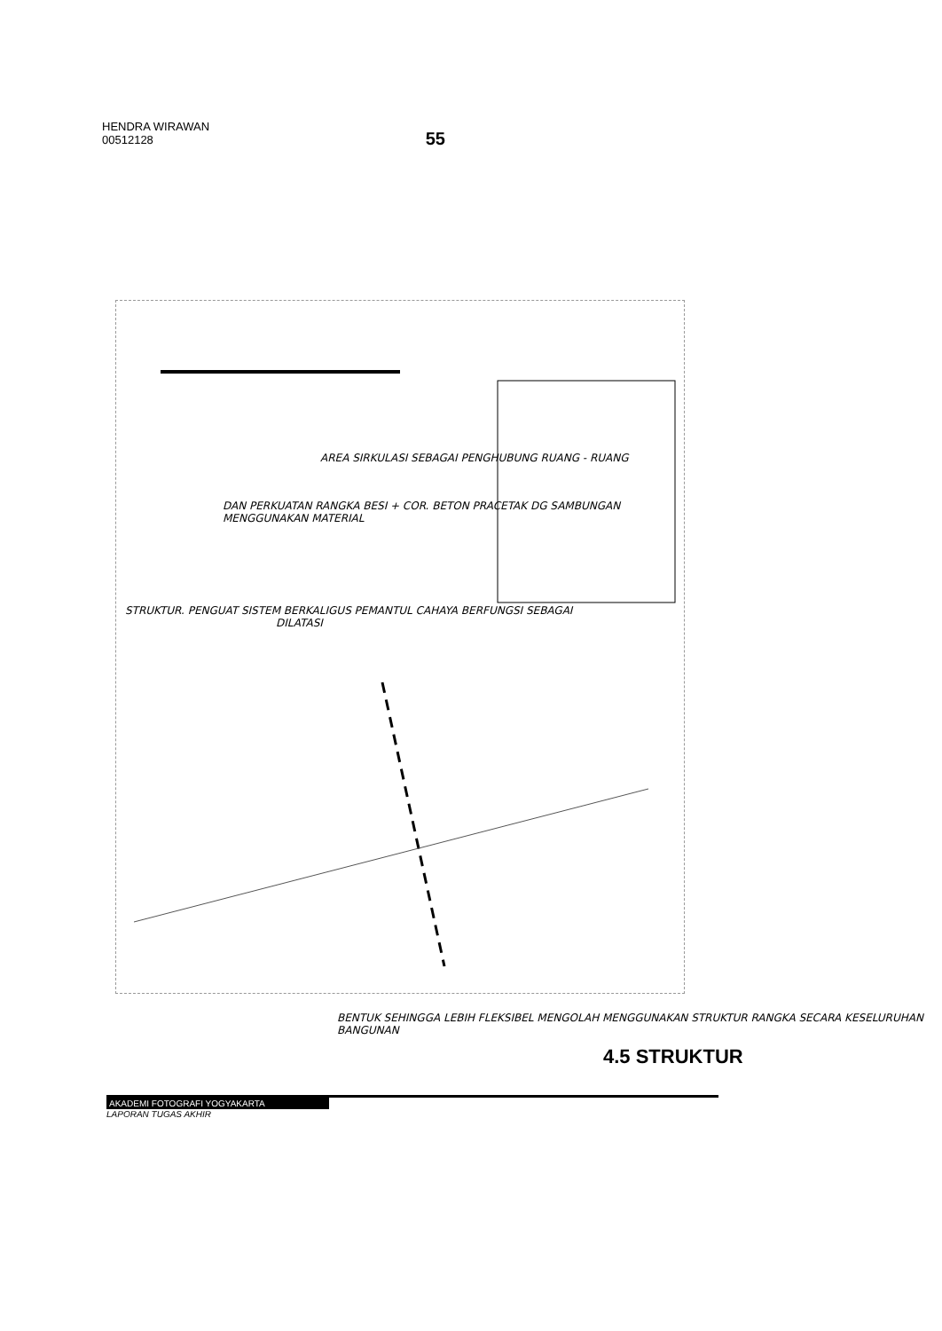HENDRA WIRAWAN
00512128
55
AREA SIRKULASI SEBAGAI PENGHUBUNG RUANG - RUANG
DAN PERKUATAN RANGKA BESI + COR. BETON PRACETAK DG SAMBUNGAN MENGGUNAKAN MATERIAL
STRUKTUR. PENGUAT SISTEM BERKALIGUS PEMANTUL CAHAYA BERFUNGSI SEBAGAI
DILATASI
BENTUK SEHINGGA LEBIH FLEKSIBEL MENGOLAH MENGGUNAKAN STRUKTUR RANGKA SECARA KESELURUHAN BANGUNAN
4.5 STRUKTUR
AKADEMI FOTOGRAFI YOGYAKARTA
LAPORAN TUGAS AKHIR